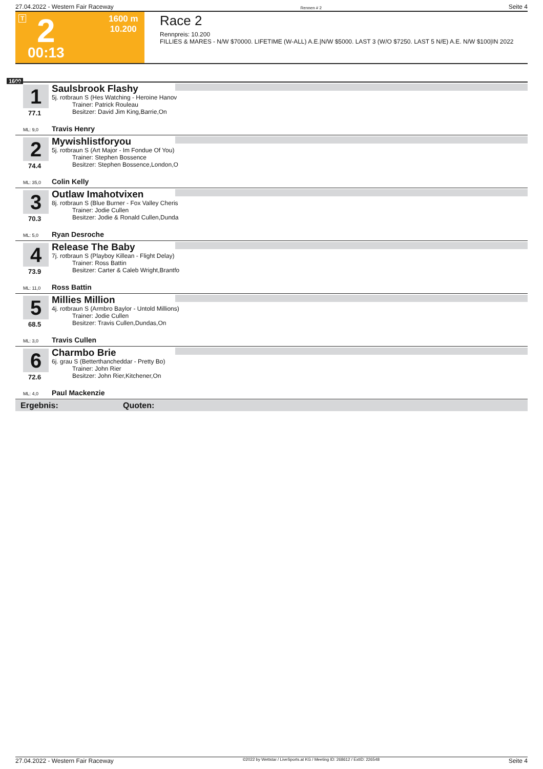27.04.2022 - Western Fair Raceway Rennen # 2 Seite 4
T 2 1600 m
10.200
00:13
Race 2
Rennpreis: 10.200
FILLIES & MARES - N/W $70000. LIFETIME (W-ALL) A.E.|N/W $5000. LAST 3 (W/O $7250. LAST 5 N/E) A.E. N/W $100|IN 2022
1600
1
77.1
ML: 9,0
Saulsbrook Flashy
5j. rotbraun S (Hes Watching - Heroine Hanov
Trainer: Patrick Rouleau
Besitzer: David Jim King,Barrie,On
Travis Henry
2
74.4
ML: 35,0
Mywishlistforyou
5j. rotbraun S (Art Major - Im Fondue Of You)
Trainer: Stephen Bossence
Besitzer: Stephen Bossence,London,O
Colin Kelly
3
70.3
ML: 5,0
Outlaw Imahotvixen
8j. rotbraun S (Blue Burner - Fox Valley Cheris
Trainer: Jodie Cullen
Besitzer: Jodie & Ronald Cullen,Dunda
Ryan Desroche
4
73.9
ML: 11,0
Release The Baby
7j. rotbraun S (Playboy Killean - Flight Delay)
Trainer: Ross Battin
Besitzer: Carter & Caleb Wright,Brantfo
Ross Battin
5
68.5
ML: 3,0
Millies Million
4j. rotbraun S (Armbro Baylor - Untold Millions)
Trainer: Jodie Cullen
Besitzer: Travis Cullen,Dundas,On
Travis Cullen
6
72.6
ML: 4,0
Charmbo Brie
6j. grau S (Betterthancheddar - Pretty Bo)
Trainer: John Rier
Besitzer: John Rier,Kitchener,On
Paul Mackenzie
Ergebnis: Quoten:
27.04.2022 - Western Fair Raceway ©2022 by Wettstar / LiveSports.at KG / Meeting ID: 268612 / ExtID: 226548 Seite 4